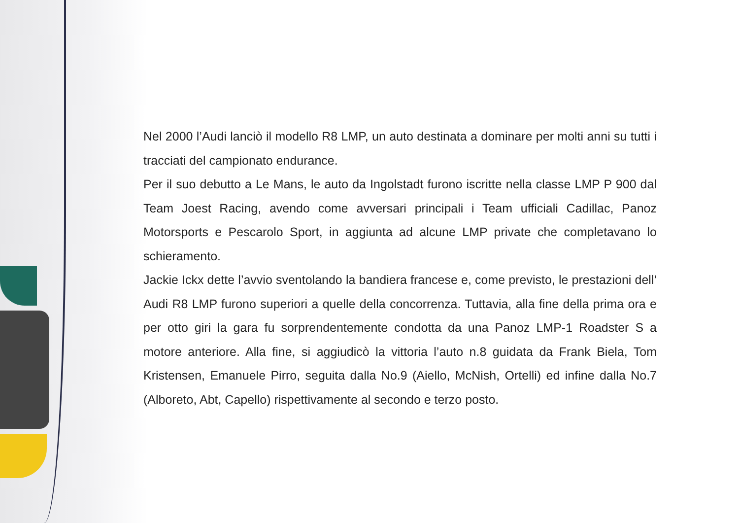Nel 2000 l’Audi lanciò il modello R8 LMP, un auto destinata a dominare per molti anni su tutti i tracciati del campionato endurance.
Per il suo debutto a Le Mans, le auto da Ingolstadt furono iscritte nella classe LMP P 900 dal Team Joest Racing, avendo come avversari principali i Team ufficiali Cadillac, Panoz Motorsports e Pescarolo Sport, in aggiunta ad alcune LMP private che completavano lo schieramento.
Jackie Ickx dette l’avvio sventolando la bandiera francese e, come previsto, le prestazioni dell’ Audi R8 LMP furono superiori a quelle della concorrenza. Tuttavia, alla fine della prima ora e per otto giri la gara fu sorprendentemente condotta da una Panoz LMP-1 Roadster S a motore anteriore. Alla fine, si aggiudicò la vittoria l’auto n.8 guidata da Frank Biela, Tom Kristensen, Emanuele Pirro, seguita dalla No.9 (Aiello, McNish, Ortelli) ed infine dalla No.7 (Alboreto, Abt, Capello) rispettivamente al secondo e terzo posto.